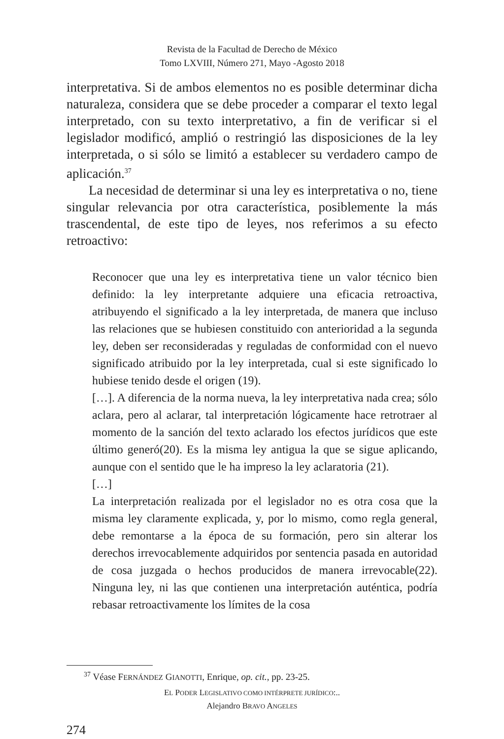Revista de la Facultad de Derecho de México
Tomo LXVIII, Número 271, Mayo -Agosto 2018
interpretativa. Si de ambos elementos no es posible determinar dicha naturaleza, considera que se debe proceder a comparar el texto legal interpretado, con su texto interpretativo, a fin de verificar si el legislador modificó, amplió o restringió las disposiciones de la ley interpretada, o si sólo se limitó a establecer su verdadero campo de aplicación.<sup>37</sup>
La necesidad de determinar si una ley es interpretativa o no, tiene singular relevancia por otra característica, posiblemente la más trascendental, de este tipo de leyes, nos referimos a su efecto retroactivo:
Reconocer que una ley es interpretativa tiene un valor técnico bien definido: la ley interpretante adquiere una eficacia retroactiva, atribuyendo el significado a la ley interpretada, de manera que incluso las relaciones que se hubiesen constituido con anterioridad a la segunda ley, deben ser reconsideradas y reguladas de conformidad con el nuevo significado atribuido por la ley interpretada, cual si este significado lo hubiese tenido desde el origen (19).
[…]. A diferencia de la norma nueva, la ley interpretativa nada crea; sólo aclara, pero al aclarar, tal interpretación lógicamente hace retrotraer al momento de la sanción del texto aclarado los efectos jurídicos que este último generó(20). Es la misma ley antigua la que se sigue aplicando, aunque con el sentido que le ha impreso la ley aclaratoria (21).
[…]
La interpretación realizada por el legislador no es otra cosa que la misma ley claramente explicada, y, por lo mismo, como regla general, debe remontarse a la época de su formación, pero sin alterar los derechos irrevocablemente adquiridos por sentencia pasada en autoridad de cosa juzgada o hechos producidos de manera irrevocable(22). Ninguna ley, ni las que contienen una interpretación auténtica, podría rebasar retroactivamente los límites de la cosa
<sup>37</sup> Véase FERNÁNDEZ GIANOTTI, Enrique, op. cit., pp. 23-25.
EL PODER LEGISLATIVO COMO INTÉRPRETE JURÍDICO:..
Alejandro BRAVO ANGELES
274